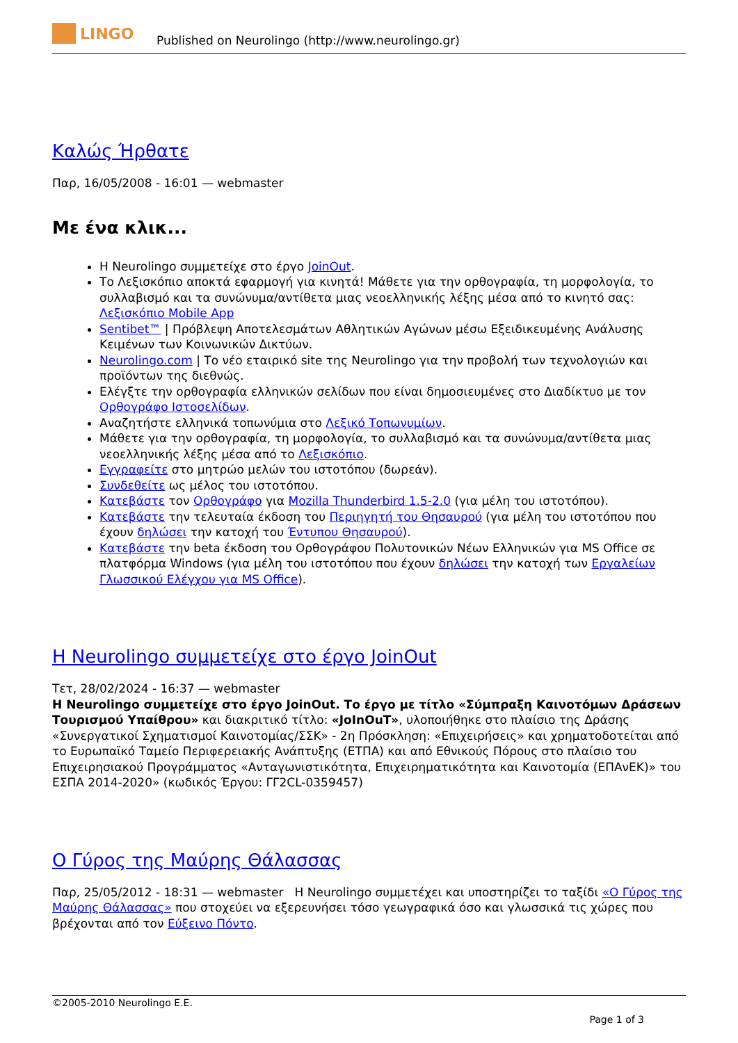LINGO
Published on Neurolingo (http://www.neurolingo.gr)
Καλώς Ήρθατε
Παρ, 16/05/2008 - 16:01 — webmaster
Με ένα κλικ...
Η Neurolingo συμμετείχε στο έργο JoinOut.
Το Λεξισκόπιο αποκτά εφαρμογή για κινητά! Μάθετε για την ορθογραφία, τη μορφολογία, το συλλαβισμό και τα συνώνυμα/αντίθετα μιας νεοελληνικής λέξης μέσα από το κινητό σας: Λεξισκόπιο Mobile App
Sentibet™ | Πρόβλεψη Αποτελεσμάτων Αθλητικών Αγώνων μέσω Εξειδικευμένης Ανάλυσης Κειμένων των Κοινωνικών Δικτύων.
Neurolingo.com | Το νέο εταιρικό site της Neurolingo για την προβολή των τεχνολογιών και προϊόντων της διεθνώς.
Ελέγξτε την ορθογραφία ελληνικών σελίδων που είναι δημοσιευμένες στο Διαδίκτυο με τον Ορθογράφο Ιστοσελίδων.
Αναζητήστε ελληνικά τοπωνύμια στο Λεξικό Τοπωνυμίων.
Μάθετε για την ορθογραφία, τη μορφολογία, το συλλαβισμό και τα συνώνυμα/αντίθετα μιας νεοελληνικής λέξης μέσα από το Λεξισκόπιο.
Εγγραφείτε στο μητρώο μελών του ιστοτόπου (δωρεάν).
Συνδεθείτε ως μέλος του ιστοτόπου.
Κατεβάστε τον Ορθογράφο για Mozilla Thunderbird 1.5-2.0 (για μέλη του ιστοτόπου).
Κατεβάστε την τελευταία έκδοση του Περιηγητή του Θησαυρού (για μέλη του ιστοτόπου που έχουν δηλώσει την κατοχή του Έντυπου Θησαυρού).
Κατεβάστε την beta έκδοση του Ορθογράφου Πολυτονικών Νέων Ελληνικών για MS Office σε πλατφόρμα Windows (για μέλη του ιστοτόπου που έχουν δηλώσει την κατοχή των Εργαλείων Γλωσσικού Ελέγχου για MS Office).
Η Neurolingo συμμετείχε στο έργο JoinOut
Τετ, 28/02/2024 - 16:37 — webmaster
Η Neurolingo συμμετείχε στο έργο JoinOut. Το έργο με τίτλο «Σύμπραξη Καινοτόμων Δράσεων Τουρισμού Υπαίθρου» και διακριτικό τίτλο: «JoInOuT», υλοποιήθηκε στο πλαίσιο της Δράσης «Συνεργατικοί Σχηματισμοί Καινοτομίας/ΣΣΚ» - 2η Πρόσκληση: «Επιχειρήσεις» και χρηματοδοτείται από το Ευρωπαϊκό Ταμείο Περιφερειακής Ανάπτυξης (ΕΤΠΑ) και από Εθνικούς Πόρους στο πλαίσιο του Επιχειρησιακού Προγράμματος «Ανταγωνιστικότητα, Επιχειρηματικότητα και Καινοτομία (ΕΠΑνΕΚ)» του ΕΣΠΑ 2014-2020» (κωδικός Έργου: ΓΓ2CL-0359457)
Ο Γύρος της Μαύρης Θάλασσας
Παρ, 25/05/2012 - 18:31 — webmaster Η Neurolingo συμμετέχει και υποστηρίζει το ταξίδι «Ο Γύρος της Μαύρης Θάλασσας» που στοχεύει να εξερευνήσει τόσο γεωγραφικά όσο και γλωσσικά τις χώρες που βρέχονται από τον Εύξεινο Πόντο.
©2005-2010 Neurolingo E.E.
Page 1 of 3